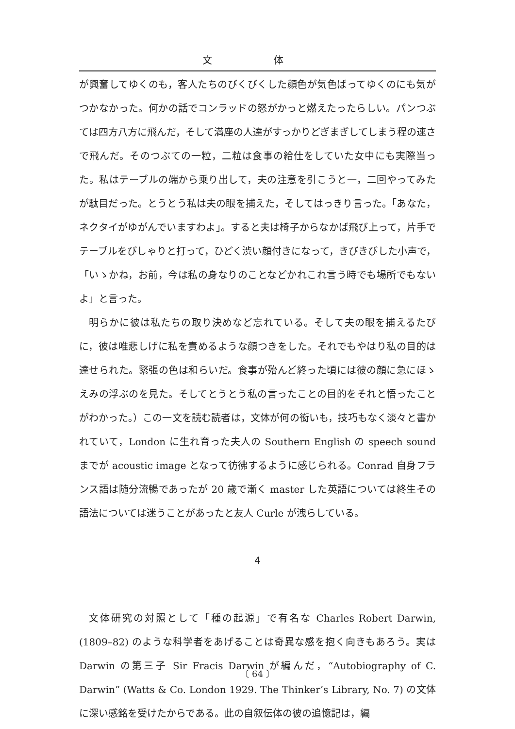文 体
が興奮してゆくのも，客人たちのびくびくした顔色が気色ばってゆくのにも気がつかなかった。何かの話でコンラッドの怒がかっと燃えたったらしい。パンつぶては四方八方に飛んだ，そして満座の人達がすっかりどぎまぎしてしまう程の速さで飛んだ。そのつぶての一粒，二粒は食事の給仕をしていた女中にも実際当った。私はテーブルの端から乗り出して，夫の注意を引こうと一，二回やってみたが駄目だった。とうとう私は夫の眼を捕えた，そしてはっきり言った。「あなた，ネクタイがゆがんでいますわよ」。すると夫は椅子からなかば飛び上って，片手でテーブルをびしゃりと打って，ひどく渋い顔付きになって，きびきびした小声で，「いゝかね，お前，今は私の身なりのことなどかれこれ言う時でも場所でもないよ」と言った。
明らかに彼は私たちの取り決めなど忘れている。そして夫の眼を捕えるたびに，彼は唯悲しげに私を責めるような顔つきをした。それでもやはり私の目的は達せられた。緊張の色は和らいだ。食事が殆んど終った頃には彼の顔に急にほゝえみの浮ぶのを見た。そしてとうとう私の言ったことの目的をそれと悟ったことがわかった。）この一文を読む読者は，文体が何の衒いも，技巧もなく淡々と書かれていて，London に生れ育った夫人の Southern English の speech sound までが acoustic image となって彷彿するように感じられる。Conrad 自身フランス語は随分流暢であったが 20 歳で漸く master した英語については終生その語法については迷うことがあったと友人 Curle が洩らしている。
4
文体研究の対照として「種の起源」で有名な Charles Robert Darwin, (1809–82) のような科学者をあげることは奇異な感を抱く向きもあろう。実は Darwin の第三子 Sir Fracis Darwin が編んだ，“Autobiography of C. Darwin” (Watts & Co. London 1929. The Thinker’s Library, No. 7) の文体に深い感銘を受けたからである。此の自叙伝体の彼の追憶記は，編
〔 64 〕